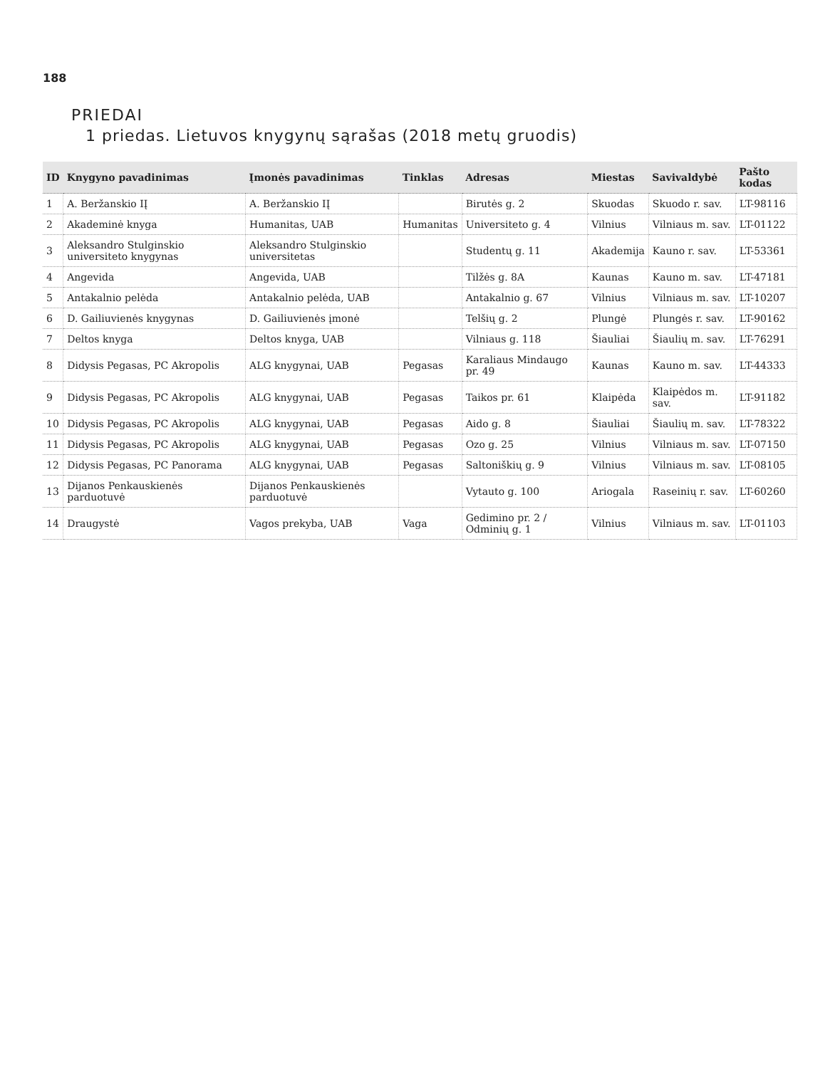188
PRIEDAI
1 priedas. Lietuvos knygynų sąrašas (2018 metų gruodis)
| ID | Knygyno pavadinimas | Įmonės pavadinimas | Tinklas | Adresas | Miestas | Savivaldybė | Pašto kodas |
| --- | --- | --- | --- | --- | --- | --- | --- |
| 1 | A. Beržanskio IĮ | A. Beržanskio IĮ | | Birutės g. 2 | Skuodas | Skuodo r. sav. | LT-98116 |
| 2 | Akademinė knyga | Humanitas, UAB | Humanitas | Universiteto g. 4 | Vilnius | Vilniaus m. sav. | LT-01122 |
| 3 | Aleksandro Stulginskio universiteto knygynas | Aleksandro Stulginskio universitetas | | Studentų g. 11 | Akademija | Kauno r. sav. | LT-53361 |
| 4 | Angevida | Angevida, UAB | | Tilžės g. 8A | Kaunas | Kauno m. sav. | LT-47181 |
| 5 | Antakalnio pelėda | Antakalnio pelėda, UAB | | Antakalnio g. 67 | Vilnius | Vilniaus m. sav. | LT-10207 |
| 6 | D. Gailiuvienės knygynas | D. Gailiuvienės įmonė | | Telšių g. 2 | Plungė | Plungės r. sav. | LT-90162 |
| 7 | Deltos knyga | Deltos knyga, UAB | | Vilniaus g. 118 | Šiauliai | Šiaulių m. sav. | LT-76291 |
| 8 | Didysis Pegasas, PC Akropolis | ALG knygynai, UAB | Pegasas | Karaliaus Mindaugo pr. 49 | Kaunas | Kauno m. sav. | LT-44333 |
| 9 | Didysis Pegasas, PC Akropolis | ALG knygynai, UAB | Pegasas | Taikos pr. 61 | Klaipėda | Klaipėdos m. sav. | LT-91182 |
| 10 | Didysis Pegasas, PC Akropolis | ALG knygynai, UAB | Pegasas | Aido g. 8 | Šiauliai | Šiaulių m. sav. | LT-78322 |
| 11 | Didysis Pegasas, PC Akropolis | ALG knygynai, UAB | Pegasas | Ozo g. 25 | Vilnius | Vilniaus m. sav. | LT-07150 |
| 12 | Didysis Pegasas, PC Panorama | ALG knygynai, UAB | Pegasas | Saltoniškių g. 9 | Vilnius | Vilniaus m. sav. | LT-08105 |
| 13 | Dijanos Penkauskienės parduotuvė | Dijanos Penkauskienės parduotuvė | | Vytauto g. 100 | Ariogala | Raseinių r. sav. | LT-60260 |
| 14 | Draugystė | Vagos prekyba, UAB | Vaga | Gedimino pr. 2 / Odminių g. 1 | Vilnius | Vilniaus m. sav. | LT-01103 |